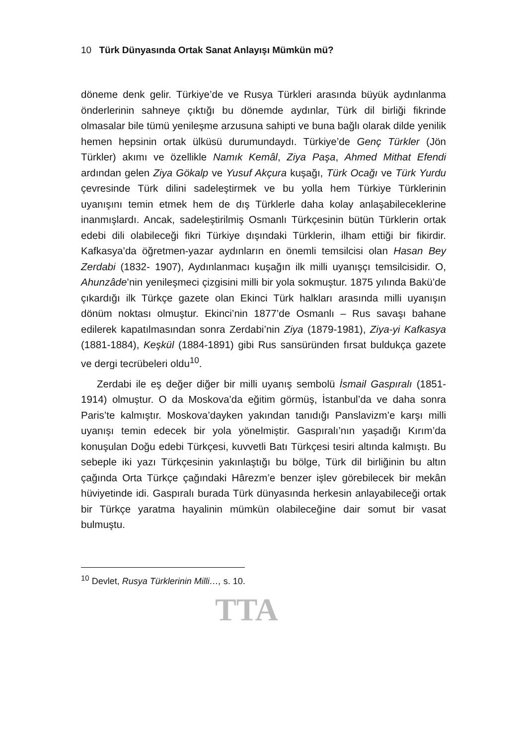10 Türk Dünyasında Ortak Sanat Anlayışı Mümkün mü?
döneme denk gelir. Türkiye’de ve Rusya Türkleri arasında büyük aydınlanma önderlerinin sahneye çıktığı bu dönemde aydınlar, Türk dil birliği fikrinde olmasalar bile tümü yenileşme arzusuna sahipti ve buna bağlı olarak dilde yenilik hemen hepsinin ortak ülküsü durumundaydı. Türkiye’de Genç Türkler (Jön Türkler) akımı ve özellikle Namık Kemâl, Ziya Paşa, Ahmed Mithat Efendi ardından gelen Ziya Gökalp ve Yusuf Akçura kuşağı, Türk Ocağı ve Türk Yurdu çevresinde Türk dilini sadeleştirmek ve bu yolla hem Türkiye Türklerinin uyanışını temin etmek hem de dış Türklerle daha kolay anlaşabileceklerine inanmışlardı. Ancak, sadeleştirilmiş Osmanlı Türkçesinin bütün Türklerin ortak edebi dili olabileceği fikri Türkiye dışındaki Türklerin, ilham ettiği bir fikirdir. Kafkasya’da öğretmen-yazar aydınların en önemli temsilcisi olan Hasan Bey Zerdabi (1832- 1907), Aydınlanmacı kuşağın ilk milli uyanışçı temsilcisidir. O, Ahunzâde’nin yenileşmeci çizgisini milli bir yola sokmuştur. 1875 yılında Bakü’de çıkardığı ilk Türkçe gazete olan Ekinci Türk halkları arasında milli uyanışın dönüm noktası olmuştur. Ekinci’nin 1877’de Osmanlı – Rus savaşı bahane edilerek kapatılmasından sonra Zerdabi’nin Ziya (1879-1981), Ziya-yi Kafkasya (1881-1884), Keşkül (1884-1891) gibi Rus sansüründen fırsat buldukça gazete ve dergi tecrübeleri oldu<sup>10</sup>.
Zerdabi ile eş değer diğer bir milli uyanış sembolü İsmail Gaspıralı (1851-1914) olmuştur. O da Moskova’da eğitim görmüş, İstanbul’da ve daha sonra Paris’te kalmıştır. Moskova’dayken yakından tanıdığı Panslavizm’e karşı milli uyanışı temin edecek bir yola yönelmiştir. Gaspıralı’nın yaşadığı Kırım’da konuşulan Doğu edebi Türkçesi, kuvvetli Batı Türkçesi tesiri altında kalmıştı. Bu sebeple iki yazı Türkçesinin yakınlaştığı bu bölge, Türk dil birliğinin bu altın çağında Orta Türkçe çağındaki Hârezm’e benzer işlev görebilecek bir mekân hüviyetinde idi. Gaspıralı burada Türk dünyasında herkesin anlayabileceği ortak bir Türkçe yaratma hayalinin mümkün olabileceğine dair somut bir vasat bulmuştu.
<sup>10</sup> Devlet, Rusya Türklerinin Milli…, s. 10.
TTA